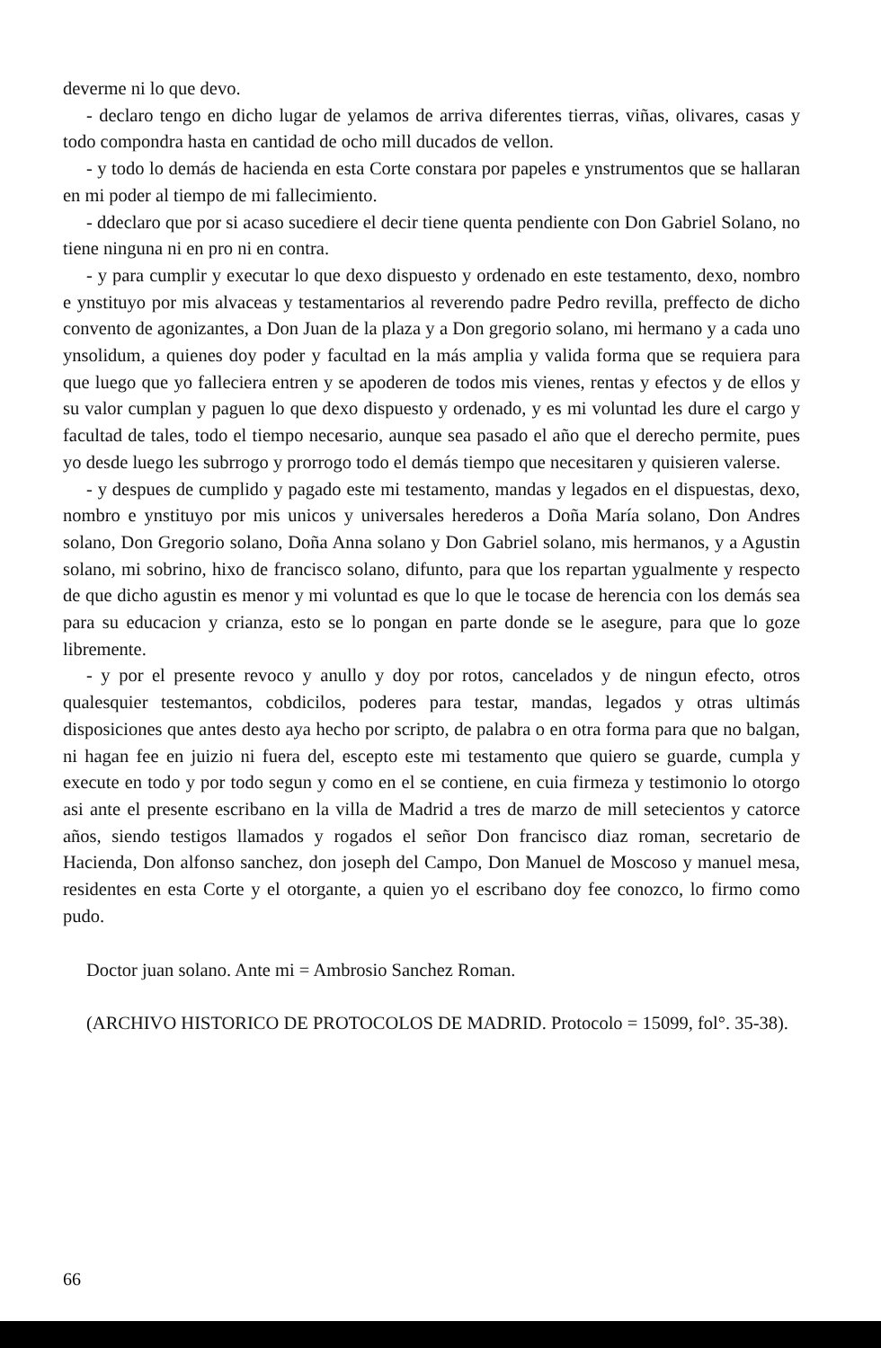deverme ni lo que devo.
- declaro tengo en dicho lugar de yelamos de arriva diferentes tierras, viñas, olivares, casas y todo compondra hasta en cantidad de ocho mill ducados de vellon.
- y todo lo demás de hacienda en esta Corte constara por papeles e ynstrumentos que se hallaran en mi poder al tiempo de mi fallecimiento.
- ddeclaro que por si acaso sucediere el decir tiene quenta pendiente con Don Gabriel Solano, no tiene ninguna ni en pro ni en contra.
- y para cumplir y executar lo que dexo dispuesto y ordenado en este testamento, dexo, nombro e ynstituyo por mis alvaceas y testamentarios al reverendo padre Pedro revilla, preffecto de dicho convento de agonizantes, a Don Juan de la plaza y a Don gregorio solano, mi hermano y a cada uno ynsolidum, a quienes doy poder y facultad en la más amplia y valida forma que se requiera para que luego que yo falleciera entren y se apoderen de todos mis vienes, rentas y efectos y de ellos y su valor cumplan y paguen lo que dexo dispuesto y ordenado, y es mi voluntad les dure el cargo y facultad de tales, todo el tiempo necesario, aunque sea pasado el año que el derecho permite, pues yo desde luego les subrrogo y prorrogo todo el demás tiempo que necesitaren y quisieren valerse.
- y despues de cumplido y pagado este mi testamento, mandas y legados en el dispuestas, dexo, nombro e ynstituyo por mis unicos y universales herederos a Doña María solano, Don Andres solano, Don Gregorio solano, Doña Anna solano y Don Gabriel solano, mis hermanos, y a Agustin solano, mi sobrino, hixo de francisco solano, difunto, para que los repartan ygualmente y respecto de que dicho agustin es menor y mi voluntad es que lo que le tocase de herencia con los demás sea para su educacion y crianza, esto se lo pongan en parte donde se le asegure, para que lo goze libremente.
- y por el presente revoco y anullo y doy por rotos, cancelados y de ningun efecto, otros qualesquier testemantos, cobdicilos, poderes para testar, mandas, legados y otras ultimás disposiciones que antes desto aya hecho por scripto, de palabra o en otra forma para que no balgan, ni hagan fee en juizio ni fuera del, escepto este mi testamento que quiero se guarde, cumpla y execute en todo y por todo segun y como en el se contiene, en cuia firmeza y testimonio lo otorgo asi ante el presente escribano en la villa de Madrid a tres de marzo de mill setecientos y catorce años, siendo testigos llamados y rogados el señor Don francisco diaz roman, secretario de Hacienda, Don alfonso sanchez, don joseph del Campo, Don Manuel de Moscoso y manuel mesa, residentes en esta Corte y el otorgante, a quien yo el escribano doy fee conozco, lo firmo como pudo.
Doctor juan solano. Ante mi = Ambrosio Sanchez Roman.
(ARCHIVO HISTORICO DE PROTOCOLOS DE MADRID. Protocolo = 15099, fol°. 35-38).
66